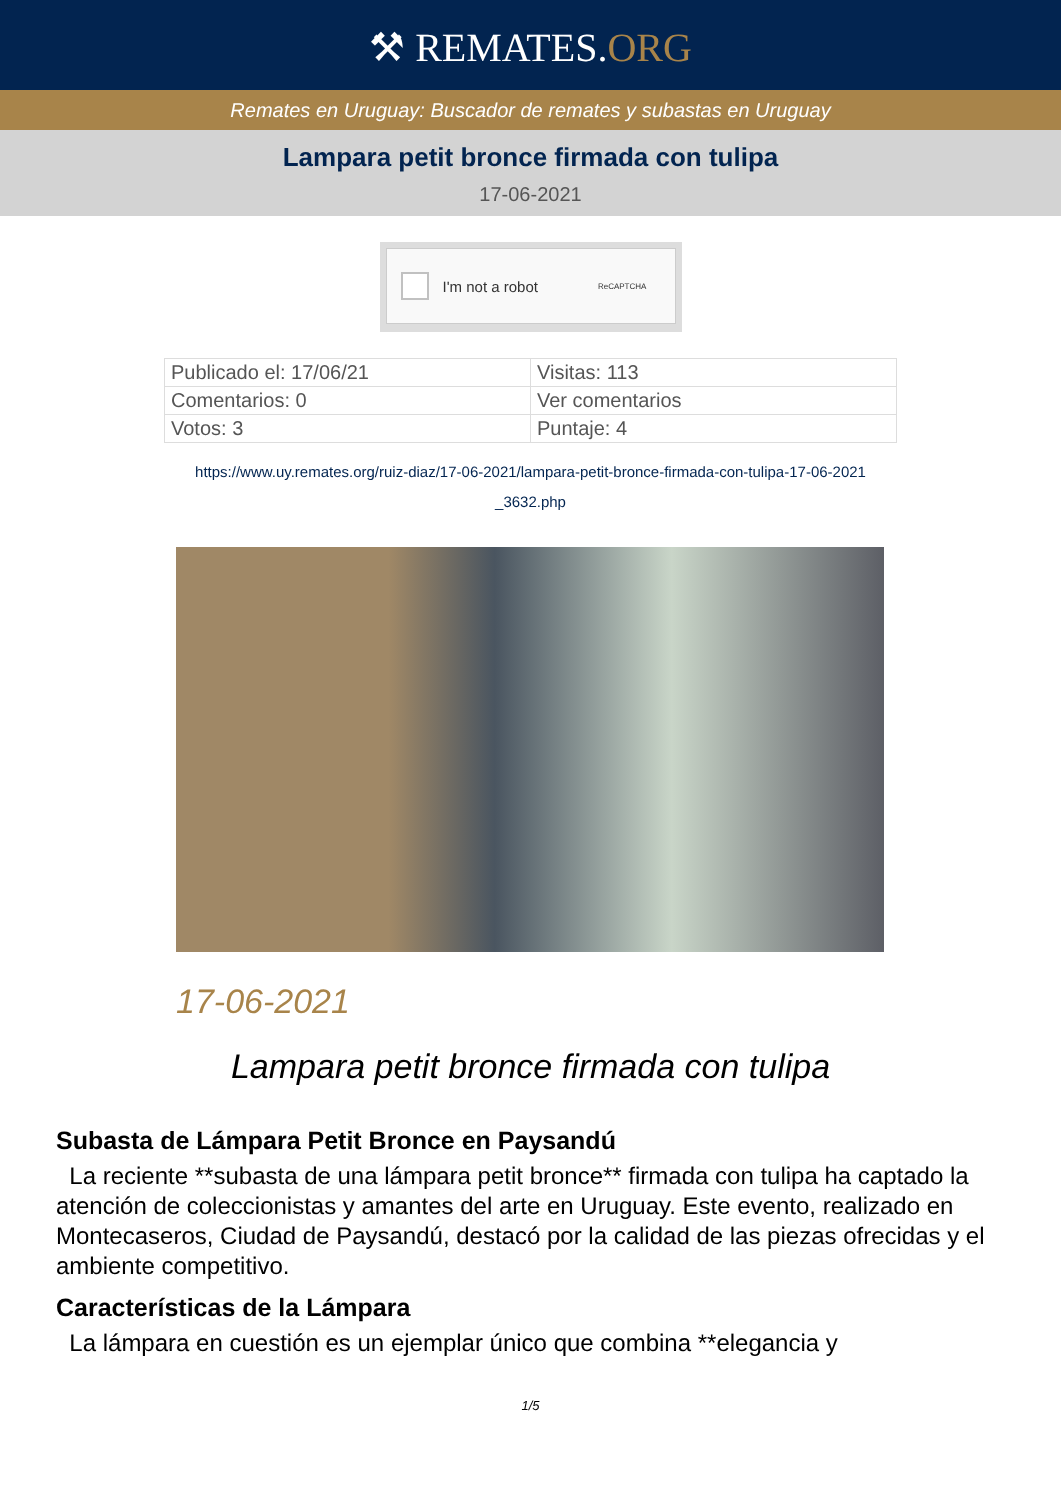⚒ REMATES.ORG
Remates en Uruguay: Buscador de remates y subastas en Uruguay
Lampara petit bronce firmada con tulipa
17-06-2021
I'm not a robot ReCAPTCHA
| Publicado el: 17/06/21 | Visitas: 113 |
| Comentarios: 0 | Ver comentarios |
| Votos: 3 | Puntaje: 4 |
https://www.uy.remates.org/ruiz-diaz/17-06-2021/lampara-petit-bronce-firmada-con-tulipa-17-06-2021 _3632.php
17-06-2021
Lampara petit bronce firmada con tulipa
Subasta de Lámpara Petit Bronce en Paysandú
La reciente **subasta de una lámpara petit bronce** firmada con tulipa ha captado la atención de coleccionistas y amantes del arte en Uruguay. Este evento, realizado en Montecaseros, Ciudad de Paysandú, destacó por la calidad de las piezas ofrecidas y el ambiente competitivo.
Características de la Lámpara
La lámpara en cuestión es un ejemplar único que combina **elegancia y
1/5